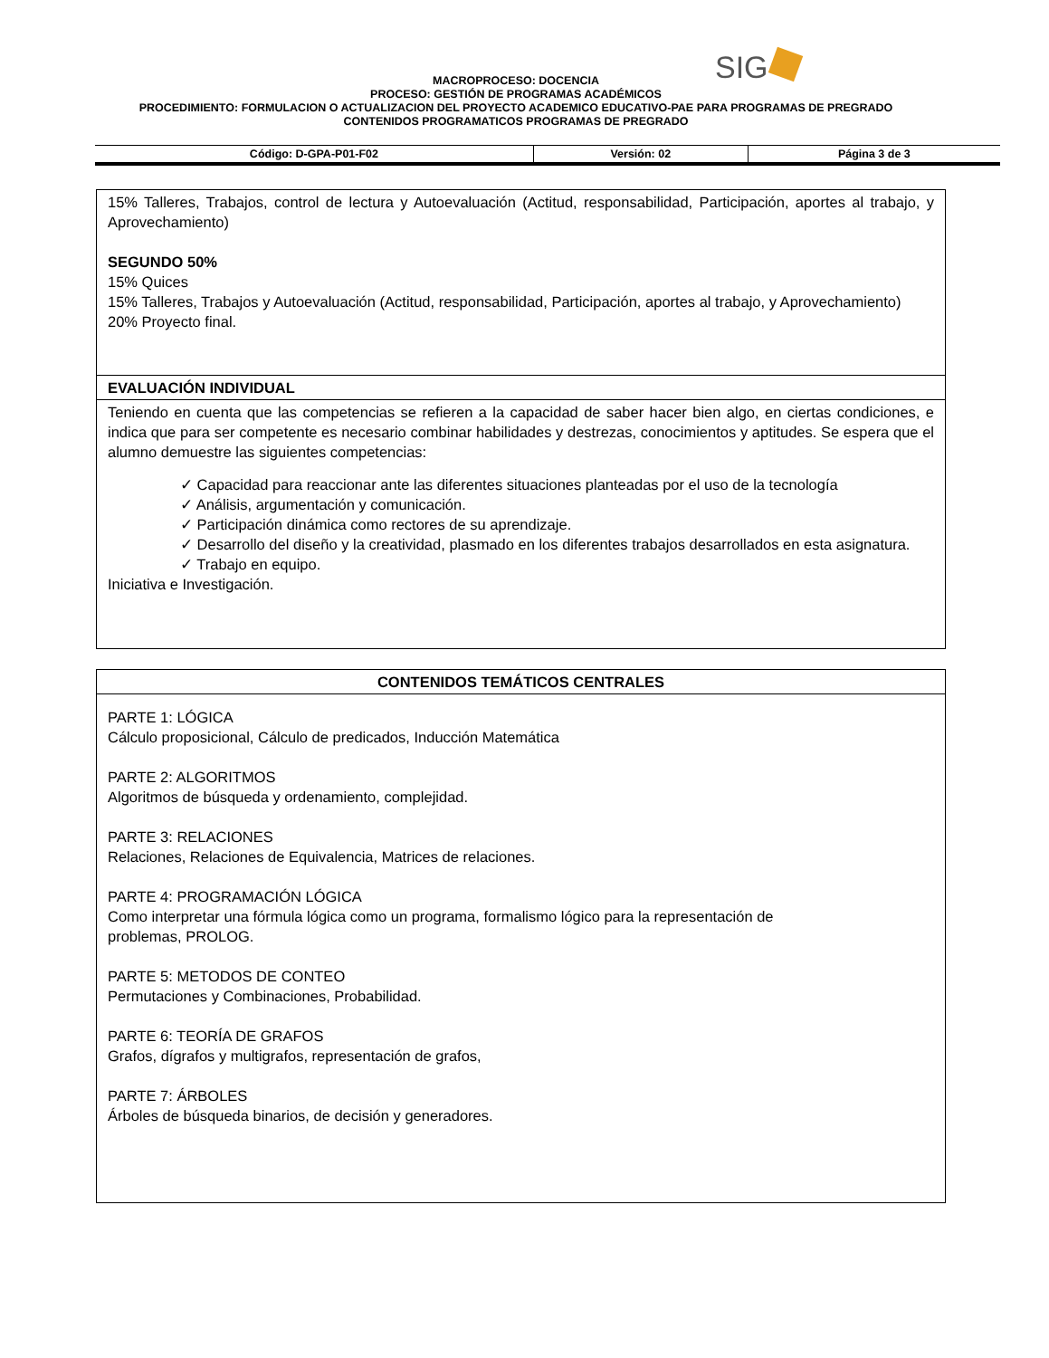SIG
MACROPROCESO: DOCENCIA
PROCESO: GESTIÓN DE PROGRAMAS ACADÉMICOS
PROCEDIMIENTO: FORMULACION O ACTUALIZACION DEL PROYECTO ACADEMICO EDUCATIVO-PAE PARA PROGRAMAS DE PREGRADO
CONTENIDOS PROGRAMATICOS PROGRAMAS DE PREGRADO
| Código: D-GPA-P01-F02 | Versión: 02 | Página 3 de 3 |
15% Talleres, Trabajos, control de lectura y Autoevaluación (Actitud, responsabilidad, Participación, aportes al trabajo, y Aprovechamiento)
SEGUNDO 50%
15% Quices
15% Talleres, Trabajos y Autoevaluación (Actitud, responsabilidad, Participación, aportes al trabajo, y Aprovechamiento)
20% Proyecto final.
EVALUACIÓN INDIVIDUAL
Teniendo en cuenta que las competencias se refieren a la capacidad de saber hacer bien algo, en ciertas condiciones, e indica que para ser competente es necesario combinar habilidades y destrezas, conocimientos y aptitudes. Se espera que el alumno demuestre las siguientes competencias:
✓ Capacidad para reaccionar ante las diferentes situaciones planteadas por el uso de la tecnología
✓ Análisis, argumentación y comunicación.
✓ Participación dinámica como rectores de su aprendizaje.
✓ Desarrollo del diseño y la creatividad, plasmado en los diferentes trabajos desarrollados en esta asignatura.
✓ Trabajo en equipo.
Iniciativa e Investigación.
CONTENIDOS TEMÁTICOS CENTRALES
PARTE 1: LÓGICA
Cálculo proposicional, Cálculo de predicados, Inducción Matemática
PARTE 2: ALGORITMOS
Algoritmos de búsqueda y ordenamiento, complejidad.
PARTE 3: RELACIONES
Relaciones, Relaciones de Equivalencia, Matrices de relaciones.
PARTE 4: PROGRAMACIÓN LÓGICA
Como interpretar una fórmula lógica como un programa, formalismo lógico para la representación de
problemas, PROLOG.
PARTE 5: METODOS DE CONTEO
Permutaciones y Combinaciones, Probabilidad.
PARTE 6: TEORÍA DE GRAFOS
Grafos, dígrafos y multigrafos, representación de grafos,
PARTE 7: ÁRBOLES
Árboles de búsqueda binarios, de decisión y generadores.